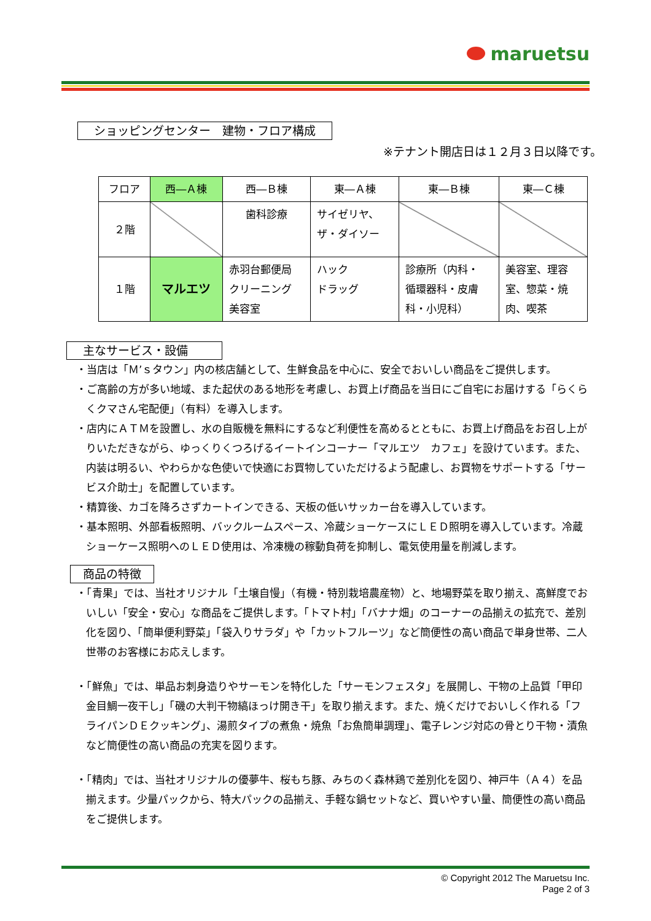maruetsu
ショッピングセンター　建物・フロア構成
※テナント開店日は１２月３日以降です。
| フロア | 西―Ａ棟 | 西―Ｂ棟 | 東―Ａ棟 | 東―Ｂ棟 | 東―Ｃ棟 |
| ２階 | | 歯科診療 | サイゼリヤ、 ザ・ダイソー | | |
| １階 | マルエツ | 赤羽台郵便局 クリーニング 美容室 | ハック ドラッグ | 診療所（内科・ 循環器科・皮膚 科・小児科） | 美容室、理容 室、惣菜・焼 肉、喫茶 |
主なサービス・設備
・当店は「Ｍ’ｓタウン」内の核店舗として、生鮮食品を中心に、安全でおいしい商品をご提供します。
・ご高齢の方が多い地域、また起伏のある地形を考慮し、お買上げ商品を当日にご自宅にお届けする「らくらくクマさん宅配便」（有料）を導入します。
・店内にＡＴＭを設置し、水の自販機を無料にするなど利便性を高めるとともに、お買上げ商品をお召し上がりいただきながら、ゆっくりくつろげるイートインコーナー「マルエツ　カフェ」を設けています。また、内装は明るい、やわらかな色使いで快適にお買物していただけるよう配慮し、お買物をサポートする「サービス介助士」を配置しています。
・精算後、カゴを降ろさずカートインできる、天板の低いサッカー台を導入しています。
・基本照明、外部看板照明、バックルームスペース、冷蔵ショーケースにＬＥＤ照明を導入しています。冷蔵ショーケース照明へのＬＥＤ使用は、冷凍機の稼動負荷を抑制し、電気使用量を削減します。
商品の特徴
・「青果」では、当社オリジナル「土壌自慢」（有機・特別栽培農産物）と、地場野菜を取り揃え、高鮮度でおいしい「安全・安心」な商品をご提供します。「トマト村」「バナナ畑」のコーナーの品揃えの拡充で、差別化を図り、「簡単便利野菜」「袋入りサラダ」や「カットフルーツ」など簡便性の高い商品で単身世帯、二人世帯のお客様にお応えします。
・「鮮魚」では、単品お刺身造りやサーモンを特化した「サーモンフェスタ」を展開し、干物の上品質「甲印　金目鯛一夜干し」「磯の大判干物縞ほっけ開き干」を取り揃えます。また、焼くだけでおいしく作れる「フライパンＤＥクッキング」、湯煎タイプの煮魚・焼魚「お魚簡単調理」、電子レンジ対応の骨とり干物・漬魚など簡便性の高い商品の充実を図ります。
・「精肉」では、当社オリジナルの優夢牛、桜もち豚、みちのく森林鶏で差別化を図り、神戸牛（Ａ４）を品揃えます。少量パックから、特大パックの品揃え、手軽な鍋セットなど、買いやすい量、簡便性の高い商品をご提供します。
© Copyright 2012 The Maruetsu Inc.
Page 2 of 3